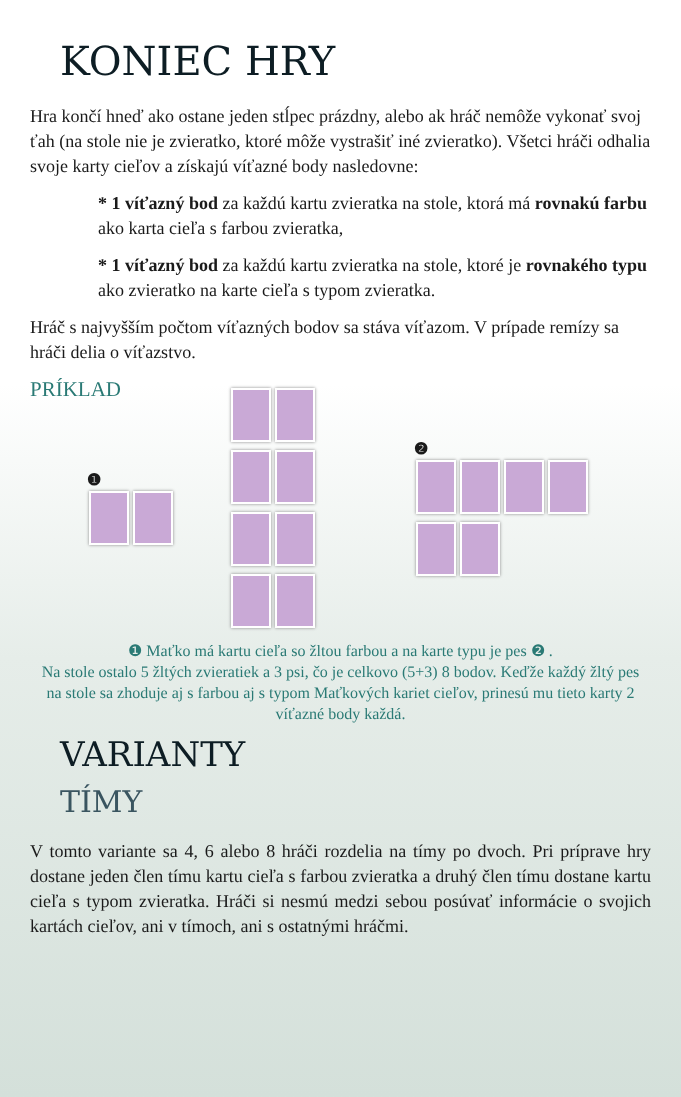KONIEC HRY
Hra končí hneď ako ostane jeden stĺpec prázdny, alebo ak hráč nemôže vykonať svoj ťah (na stole nie je zvieratko, ktoré môže vystrašiť iné zvieratko). Všetci hráči odhalia svoje karty cieľov a získajú víťazné body nasledovne:
* 1 víťazný bod za každú kartu zvieratka na stole, ktorá má rovnakú farbu ako karta cieľa s farbou zvieratka,
* 1 víťazný bod za každú kartu zvieratka na stole, ktoré je rovnakého typu ako zvieratko na karte cieľa s typom zvieratka.
Hráč s najvyšším počtom víťazných bodov sa stáva víťazom. V prípade remízy sa hráči delia o víťazstvo.
PRÍKLAD
❶
❷
❶ Maťko má kartu cieľa so žltou farbou a na karte typu je pes ❷ .
Na stole ostalo 5 žltých zvieratiek a 3 psi, čo je celkovo (5+3) 8 bodov. Keďže každý žltý pes na stole sa zhoduje aj s farbou aj s typom Maťkových kariet cieľov, prinesú mu tieto karty 2 víťazné body každá.
VARIANTY
TÍMY
V tomto variante sa 4, 6 alebo 8 hráči rozdelia na tímy po dvoch. Pri príprave hry dostane jeden člen tímu kartu cieľa s farbou zvieratka a druhý člen tímu dostane kartu cieľa s typom zvieratka. Hráči si nesmú medzi sebou posúvať informácie o svojich kartách cieľov, ani v tímoch, ani s ostatnými hráčmi.